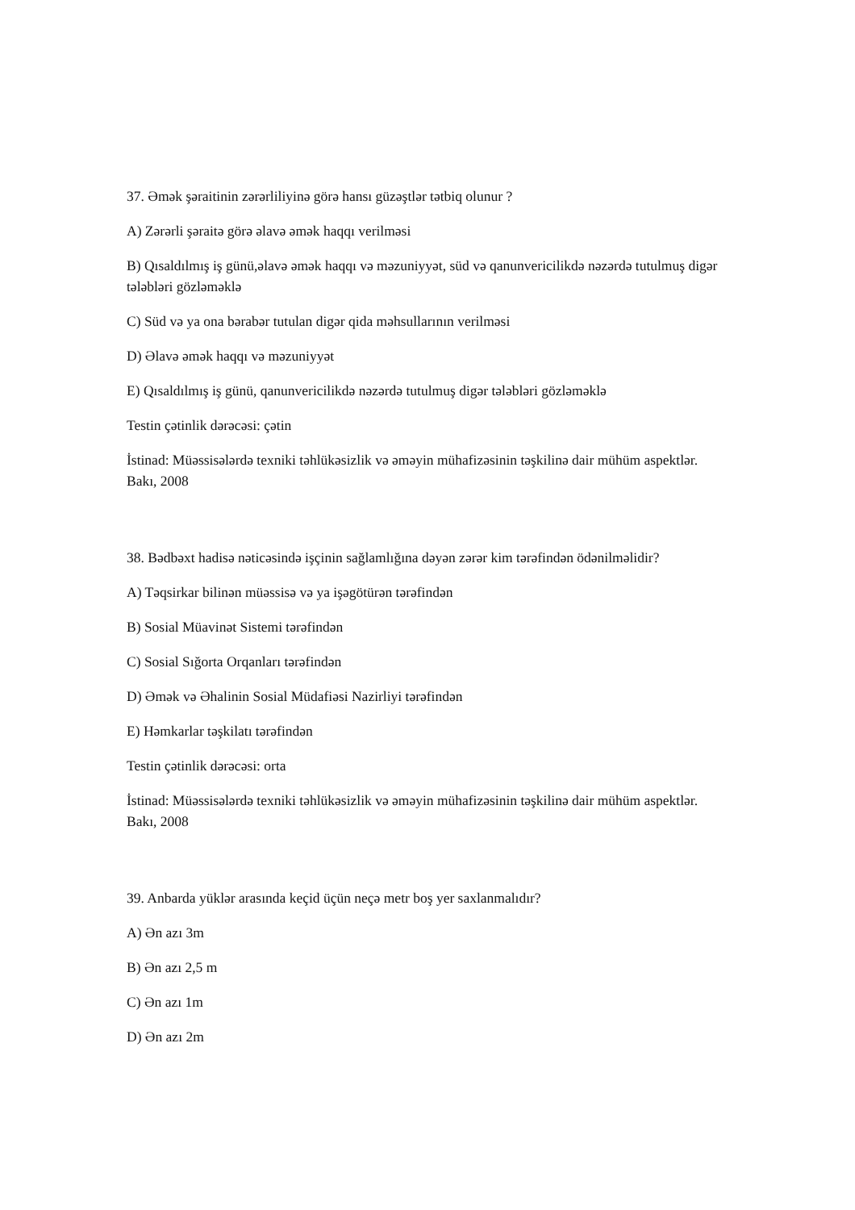37. Əmək şəraitinin zərərliliyinə görə hansı güzəştlər tətbiq olunur ?
A) Zərərli şəraitə görə əlavə əmək haqqı verilməsi
B) Qısaldılmış iş günü,əlavə əmək haqqı və məzuniyyət, süd və qanunvericilikdə nəzərdə tutulmuş digər tələbləri gözləməklə
C) Süd və ya ona bərabər tutulan digər qida məhsullarının verilməsi
D) Əlavə əmək haqqı və məzuniyyət
E) Qısaldılmış iş günü, qanunvericilikdə nəzərdə tutulmuş digər tələbləri gözləməklə
Testin çətinlik dərəcəsi: çətin
İstinad: Müəssisələrdə texniki təhlükəsizlik və əməyin mühafizəsinin təşkilinə dair mühüm aspektlər. Bakı, 2008
38. Bədbəxt hadisə nəticəsində işçinin sağlamlığına dəyən zərər kim tərəfindən ödənilməlidir?
A) Təqsirkar bilinən müəssisə və ya işəgötürən tərəfindən
B) Sosial Müavinət Sistemi tərəfindən
C) Sosial Sığorta Orqanları tərəfindən
D) Əmək və Əhalinin Sosial Müdafiəsi Nazirliyi tərəfindən
E) Həmkarlar təşkilatı tərəfindən
Testin çətinlik dərəcəsi: orta
İstinad: Müəssisələrdə texniki təhlükəsizlik və əməyin mühafizəsinin təşkilinə dair mühüm aspektlər. Bakı, 2008
39. Anbarda yüklər arasında keçid üçün neçə metr boş yer saxlanmalıdır?
A) Ən azı 3m
B) Ən azı 2,5 m
C) Ən azı 1m
D) Ən azı 2m